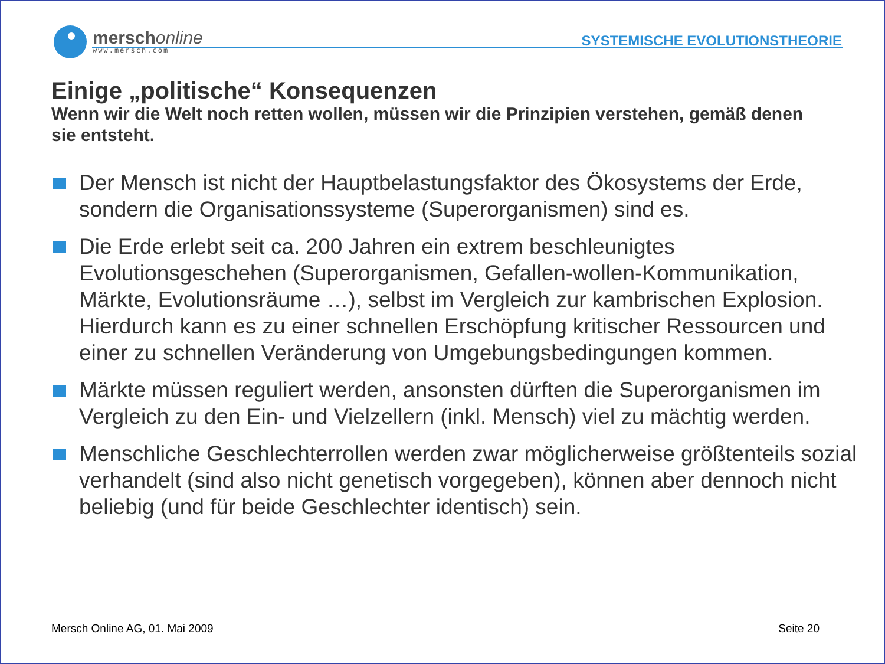merschonline
www.mersch.com
SYSTEMISCHE EVOLUTIONSTHEORIE
Einige „politische“ Konsequenzen
Wenn wir die Welt noch retten wollen, müssen wir die Prinzipien verstehen, gemäß denen sie entsteht.
Der Mensch ist nicht der Hauptbelastungsfaktor des Ökosystems der Erde, sondern die Organisationssysteme (Superorganismen) sind es.
Die Erde erlebt seit ca. 200 Jahren ein extrem beschleunigtes Evolutionsgeschehen (Superorganismen, Gefallen-wollen-Kommunikation, Märkte, Evolutionsräume …), selbst im Vergleich zur kambrischen Explosion. Hierdurch kann es zu einer schnellen Erschöpfung kritischer Ressourcen und einer zu schnellen Veränderung von Umgebungsbedingungen kommen.
Märkte müssen reguliert werden, ansonsten dürften die Superorganismen im Vergleich zu den Ein- und Vielzellern (inkl. Mensch) viel zu mächtig werden.
Menschliche Geschlechterrollen werden zwar möglicherweise größtenteils sozial verhandelt (sind also nicht genetisch vorgegeben), können aber dennoch nicht beliebig (und für beide Geschlechter identisch) sein.
Mersch Online AG, 01. Mai 2009 Seite 20